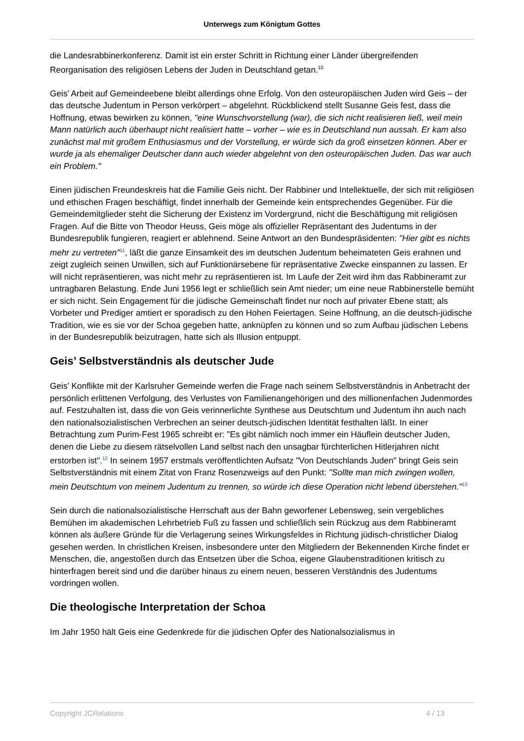Unterwegs zum Königtum Gottes
die Landesrabbinerkonferenz. Damit ist ein erster Schritt in Richtung einer Länder übergreifenden Reorganisation des religiösen Lebens der Juden in Deutschland getan.<sup>10</sup>
Geis’ Arbeit auf Gemeindeebene bleibt allerdings ohne Erfolg. Von den osteuropäischen Juden wird Geis – der das deutsche Judentum in Person verkörpert – abgelehnt. Rückblickend stellt Susanne Geis fest, dass die Hoffnung, etwas bewirken zu können, "eine Wunschvorstellung (war), die sich nicht realisieren ließ, weil mein Mann natürlich auch überhaupt nicht realisiert hatte – vorher – wie es in Deutschland nun aussah. Er kam also zunächst mal mit großem Enthusiasmus und der Vorstellung, er würde sich da groß einsetzen können. Aber er wurde ja als ehemaliger Deutscher dann auch wieder abgelehnt von den osteuropäischen Juden. Das war auch ein Problem."
Einen jüdischen Freundeskreis hat die Familie Geis nicht. Der Rabbiner und Intellektuelle, der sich mit religiösen und ethischen Fragen beschäftigt, findet innerhalb der Gemeinde kein entsprechendes Gegenüber. Für die Gemeindemitglieder steht die Sicherung der Existenz im Vordergrund, nicht die Beschäftigung mit religiösen Fragen. Auf die Bitte von Theodor Heuss, Geis möge als offizieller Repräsentant des Judentums in der Bundesrepublik fungieren, reagiert er ablehnend. Seine Antwort an den Bundespräsidenten: "Hier gibt es nichts mehr zu vertreten"<sup>11</sup>, läßt die ganze Einsamkeit des im deutschen Judentum beheimateten Geis erahnen und zeigt zugleich seinen Unwillen, sich auf Funktionärsebene für repräsentative Zwecke einspannen zu lassen. Er will nicht repräsentieren, was nicht mehr zu repräsentieren ist. Im Laufe der Zeit wird ihm das Rabbineramt zur untragbaren Belastung. Ende Juni 1956 legt er schließlich sein Amt nieder; um eine neue Rabbinerstelle bemüht er sich nicht. Sein Engagement für die jüdische Gemeinschaft findet nur noch auf privater Ebene statt; als Vorbeter und Prediger amtiert er sporadisch zu den Hohen Feiertagen. Seine Hoffnung, an die deutsch-jüdische Tradition, wie es sie vor der Schoa gegeben hatte, anknüpfen zu können und so zum Aufbau jüdischen Lebens in der Bundesrepublik beizutragen, hatte sich als Illusion entpuppt.
Geis’ Selbstverständnis als deutscher Jude
Geis’ Konflikte mit der Karlsruher Gemeinde werfen die Frage nach seinem Selbstverständnis in Anbetracht der persönlich erlittenen Verfolgung, des Verlustes von Familienangehörigen und des millionenfachen Judenmordes auf. Festzuhalten ist, dass die von Geis verinnerlichte Synthese aus Deutschtum und Judentum ihn auch nach den nationalsozialistischen Verbrechen an seiner deutsch-jüdischen Identität festhalten läßt. In einer Betrachtung zum Purim-Fest 1965 schreibt er: "Es gibt nämlich noch immer ein Häuflein deutscher Juden, denen die Liebe zu diesem rätselvollen Land selbst nach den unsagbar fürchterlichen Hitlerjahren nicht erstorben ist".<sup>12</sup> In seinem 1957 erstmals veröffentlichten Aufsatz "Von Deutschlands Juden" bringt Geis sein Selbstverständnis mit einem Zitat von Franz Rosenzweigs auf den Punkt: "Sollte man mich zwingen wollen, mein Deutschtum von meinem Judentum zu trennen, so würde ich diese Operation nicht lebend überstehen."<sup>13</sup>
Sein durch die nationalsozialistische Herrschaft aus der Bahn geworfener Lebensweg, sein vergebliches Bemühen im akademischen Lehrbetrieb Fuß zu fassen und schließlich sein Rückzug aus dem Rabbineramt können als äußere Gründe für die Verlagerung seines Wirkungsfeldes in Richtung jüdisch-christlicher Dialog gesehen werden. In christlichen Kreisen, insbesondere unter den Mitgliedern der Bekennenden Kirche findet er Menschen, die, angestoßen durch das Entsetzen über die Schoa, eigene Glaubenstraditionen kritisch zu hinterfragen bereit sind und die darüber hinaus zu einem neuen, besseren Verständnis des Judentums vordringen wollen.
Die theologische Interpretation der Schoa
Im Jahr 1950 hält Geis eine Gedenkrede für die jüdischen Opfer des Nationalsozialismus in
Copyright JCRelations 4 / 13